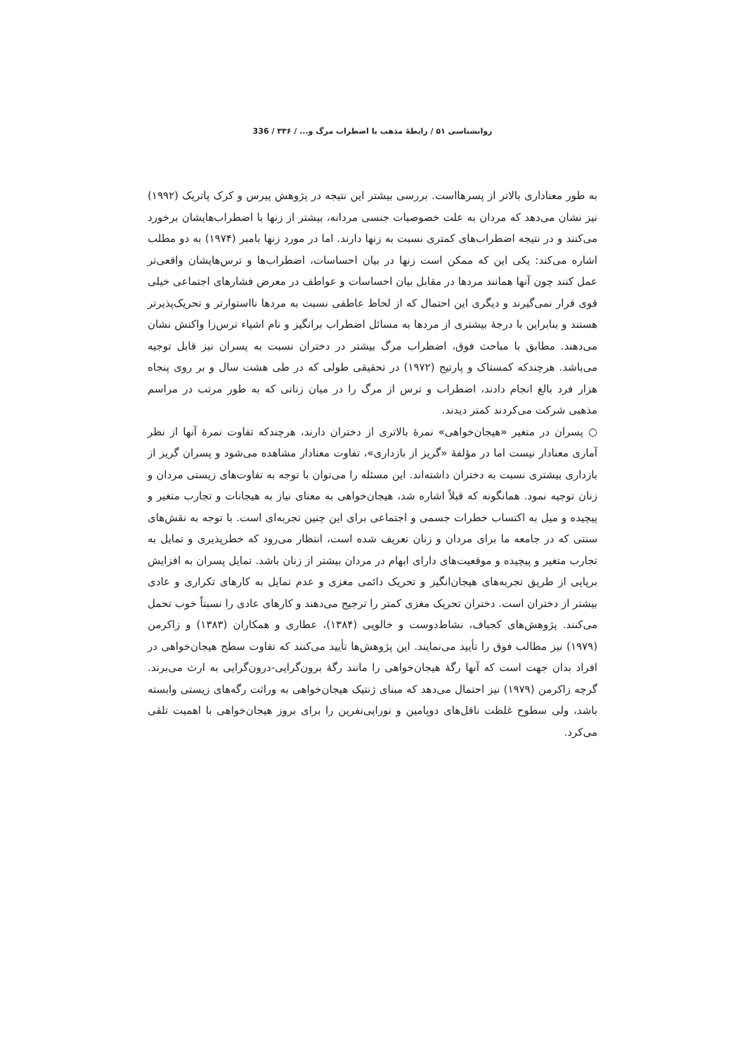روانشناسی ۵۱ / رابطهٔ مذهب با اضطراب مرگ و... / ۳۳۶ / 336
به طور معناداری بالاتر از پسرهااست. بررسی بیشتر این نتیجه در پژوهش پیرس و کرک پاتریک (۱۹۹۲) نیز نشان می‌دهد که مردان به علت خصوصیات جنسی مردانه، بیشتر از زنها با اضطراب‌هایشان برخورد می‌کنند و در نتیجه اضطراب‌های کمتری نسبت به زنها دارند. اما در مورد زنها بامبر (۱۹۷۴) به دو مطلب اشاره می‌کند: یکی این که ممکن است زنها در بیان احساسات، اضطراب‌ها و ترس‌هایشان واقعی‌تر عمل کنند چون آنها همانند مردها در مقابل بیان احساسات و عواطف در معرض فشارهای اجتماعی خیلی قوی قرار نمی‌گیرند و دیگری این احتمال که از لحاظ عاطفی نسبت به مردها نااستوارتر و تحریک‌پذیرتر هستند و بنابراین با درجهٔ بیشتری از مردها به مسائل اضطراب برانگیز و نام اشیاء ترس‌زا واکنش نشان می‌دهند. مطابق با مباحث فوق، اضطراب مرگ بیشتر در دختران نسبت به پسران نیز قابل توجیه می‌باشد. هرچندکه کمستاک و پارتیج (۱۹۷۲) در تحقیقی طولی که در طی هشت سال و بر روی پنجاه هزار فرد بالغ انجام دادند، اضطراب و ترس از مرگ را در میان زنانی که به طور مرتب در مراسم مذهبی شرکت می‌کردند کمتر دیدند.
○ پسران در متغیر «هیجان‌خواهی» نمرهٔ بالاتری از دختران دارند، هرچندکه تفاوت نمرهٔ آنها از نظر آماری معنادار نیست اما در مؤلفهٔ «گریز از بازداری»، تفاوت معنادار مشاهده می‌شود و پسران گریز از بازداری بیشتری نسبت به دختران داشته‌اند. این مسئله را می‌توان با توجه به تفاوت‌های زیستی مردان و زنان توجیه نمود. همانگونه که قبلاً اشاره شد، هیجان‌خواهی به معنای نیاز به هیجانات و تجارب متغیر و پیچیده و میل به اکتساب خطرات جسمی و اجتماعی برای این چنین تجربه‌ای است. با توجه به نقش‌های سنتی که در جامعه ما برای مردان و زنان تعریف شده است، انتظار می‌رود که خطرپذیری و تمایل به تجارب متغیر و پیچیده و موقعیت‌های دارای ابهام در مردان بیشتر از زنان باشد. تمایل پسران به افزایش برپایی از طریق تجربه‌های هیجان‌انگیز و تحریک دائمی مغزی و عدم تمایل به کارهای تکراری و عادی بیشتر از دختران است. دختران تحریک مغزی کمتر را ترجیح می‌دهند و کارهای عادی را نسبتاً خوب تحمل می‌کنند. پژوهش‌های کجباف، نشاط‌دوست و خالویی (۱۳۸۴)، عطاری و همکاران (۱۳۸۳) و زاکرمن (۱۹۷۹) نیز مطالب فوق را تأیید می‌نمایند. این پژوهش‌ها تأیید می‌کنند که تفاوت سطح هیجان‌خواهی در افراد بدان جهت است که آنها رگهٔ هیجان‌خواهی را مانند رگهٔ برون‌گرایی-درون‌گرایی به ارث می‌برند. گرچه زاکرمن (۱۹۷۹) نیز احتمال می‌دهد که مبنای ژنتیک هیجان‌خواهی به وراثت رگه‌های زیستی وابسته باشد، ولی سطوح غلظت ناقل‌های دوپامین و نوراپی‌نفرین را برای بروز هیجان‌خواهی با اهمیت تلقی می‌کرد.